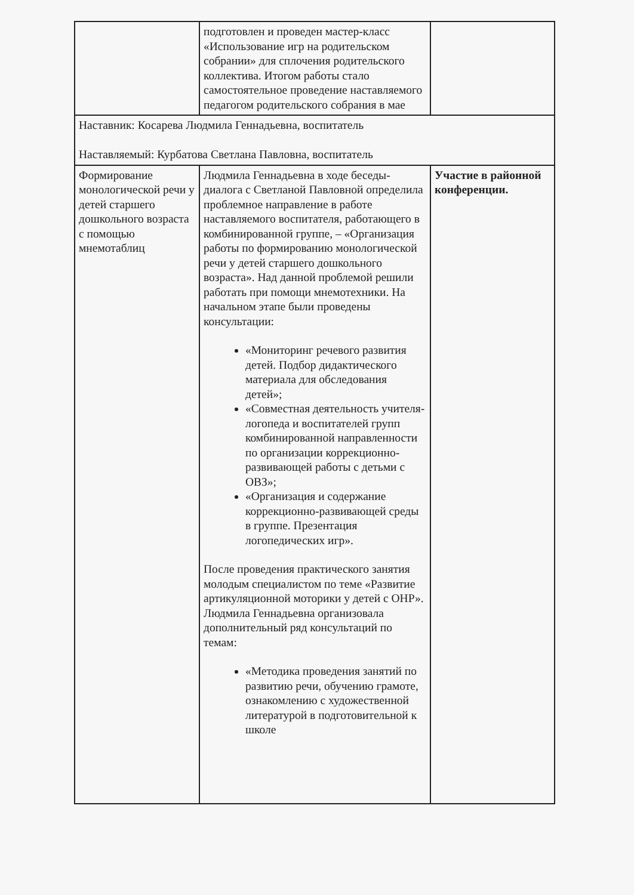| | подготовлен и проведен мастер-класс «Использование игр на родительском собрании» для сплочения родительского коллектива. Итогом работы стало самостоятельное проведение наставляемого педагогом родительского собрания в мае | |
| Наставник: Косарева Людмила Геннадьевна, воспитатель Наставляемый: Курбатова Светлана Павловна, воспитатель | | |
| Формирование монологической речи у детей старшего дошкольного возраста с помощью мнемотаблиц | Людмила Геннадьевна в ходе беседы-диалога с Светланой Павловной определила проблемное направление в работе наставляемого воспитателя, работающего в комбинированной группе, – «Организация работы по формированию монологической речи у детей старшего дошкольного возраста». Над данной проблемой решили работать при помощи мнемотехники. На начальном этапе были проведены консультации: «Мониторинг речевого развития детей. Подбор дидактического материала для обследования детей»; «Совместная деятельность учителя-логопеда и воспитателей групп комбинированной направленности по организации коррекционно-развивающей работы с детьми с ОВЗ»; «Организация и содержание коррекционно-развивающей среды в группе. Презентация логопедических игр». После проведения практического занятия молодым специалистом по теме «Развитие артикуляционной моторики у детей с ОНР». Людмила Геннадьевна организовала дополнительный ряд консультаций по темам: «Методика проведения занятий по развитию речи, обучению грамоте, ознакомлению с художественной литературой в подготовительной к школе | Участие в районной конференции. |